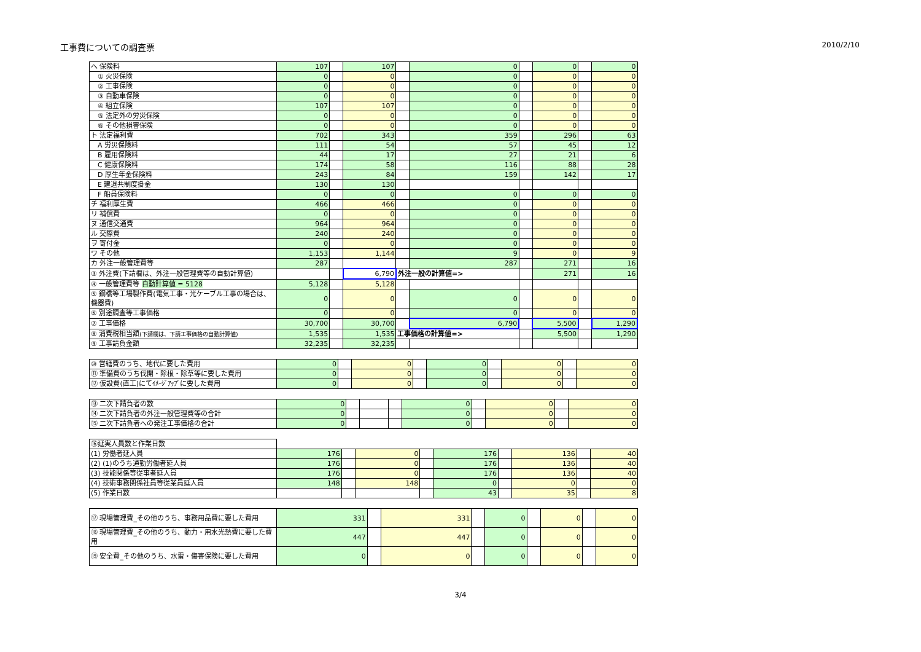工事費についての調査票 2010/2/10
| へ 保険料 | 107 | | 107 | | 0 | | 0 | | 0 |
| ① 火災保険 | 0 | | 0 | | 0 | | 0 | | 0 |
| ② 工事保険 | 0 | | 0 | | 0 | | 0 | | 0 |
| ③ 自動車保険 | 0 | | 0 | | 0 | | 0 | | 0 |
| ④ 組立保険 | 107 | | 107 | | 0 | | 0 | | 0 |
| ⑤ 法定外の労災保険 | 0 | | 0 | | 0 | | 0 | | 0 |
| ⑥ その他損害保険 | 0 | | 0 | | 0 | | 0 | | 0 |
| ト 法定福利費 | 702 | | 343 | | 359 | | 296 | | 63 |
| A 労災保険料 | 111 | | 54 | | 57 | | 45 | | 12 |
| B 雇用保険料 | 44 | | 17 | | 27 | | 21 | | 6 |
| C 健康保険料 | 174 | | 58 | | 116 | | 88 | | 28 |
| D 厚生年金保険料 | 243 | | 84 | | 159 | | 142 | | 17 |
| E 建退共制度掛金 | 130 | | 130 | | | | | | |
| F 船員保険料 | 0 | | 0 | | 0 | | 0 | | 0 |
| チ 福利厚生費 | 466 | | 466 | | 0 | | 0 | | 0 |
| リ 補償費 | 0 | | 0 | | 0 | | 0 | | 0 |
| ヌ 通信交通費 | 964 | | 964 | | 0 | | 0 | | 0 |
| ル 交際費 | 240 | | 240 | | 0 | | 0 | | 0 |
| ヲ 寄付金 | 0 | | 0 | | 0 | | 0 | | 0 |
| ワ その他 | 1,153 | | 1,144 | | 9 | | 0 | | 9 |
| カ 外注一般管理費等 | 287 | | | | 287 | | 271 | | 16 |
| ③ 外注費(下請欄は、外注一般管理費等の自動計算値) | | | 6,790 | 外注一般の計算値=> | | | 271 | | 16 |
| ④ 一般管理費等 自動計算値 = 5128 | 5,128 | | 5,128 | | | | | | |
| ⑤ 鋼橋等工場製作費(電気工事・光ケーブル工事の場合は、機器費) | 0 | | 0 | | 0 | | 0 | | 0 |
| ⑥ 別途調査等工事価格 | 0 | | 0 | | 0 | | 0 | | 0 |
| ⑦ 工事価格 | 30,700 | | 30,700 | | 6,790 | | 5,500 | | 1,290 |
| ⑧ 消費税相当額 (下請欄は、下請工事価格の自動計算値) | 1,535 | | 1,535 | 工事価格の計算値=> | | | 5,500 | | 1,290 |
| ⑨ 工事請負金額 | 32,235 | | 32,235 | | | | | | |
| ⑩ 営繕費のうち、地代に要した費用 | 0 | | 0 | | 0 | | 0 | | 0 |
| ⑪ 準備費のうち伐開・除根・除草等に要した費用 | 0 | | 0 | | 0 | | 0 | | 0 |
| ⑫ 仮設費(直工)にてｲﾒｰｼﾞｱｯﾌﾟに要した費用 | 0 | | 0 | | 0 | | 0 | | 0 |
| ⑬ 二次下請負者の数 | 0 | | | | 0 | | 0 | | 0 |
| ⑭ 二次下請負者の外注一般管理費等の合計 | 0 | | | | 0 | | 0 | | 0 |
| ⑮ 二次下請負者への発注工事価格の合計 | 0 | | | | 0 | | 0 | | 0 |
| ⑯延実人員数と作業日数 | | | | | | | | | |
| (1) 労働者延人員 | 176 | | 0 | | 176 | | 136 | | 40 |
| (2) (1)のうち通勤労働者延人員 | 176 | | 0 | | 176 | | 136 | | 40 |
| (3) 技能関係等従事者延人員 | 176 | | 0 | | 176 | | 136 | | 40 |
| (4) 技術事務関係社員等従業員延人員 | 148 | | 148 | | 0 | | 0 | | 0 |
| (5) 作業日数 | | | | | 43 | | 35 | | 8 |
| ⑰ 現場管理費_その他のうち、事務用品費に要した費用 | 331 | | 331 | | 0 | | 0 | | 0 |
| ⑱ 現場管理費_その他のうち、動力・用水光熱費に要した費用 | 447 | | 447 | | 0 | | 0 | | 0 |
| ⑲ 安全費_その他のうち、水雷・傷害保険に要した費用 | 0 | | 0 | | 0 | | 0 | | 0 |
3/4